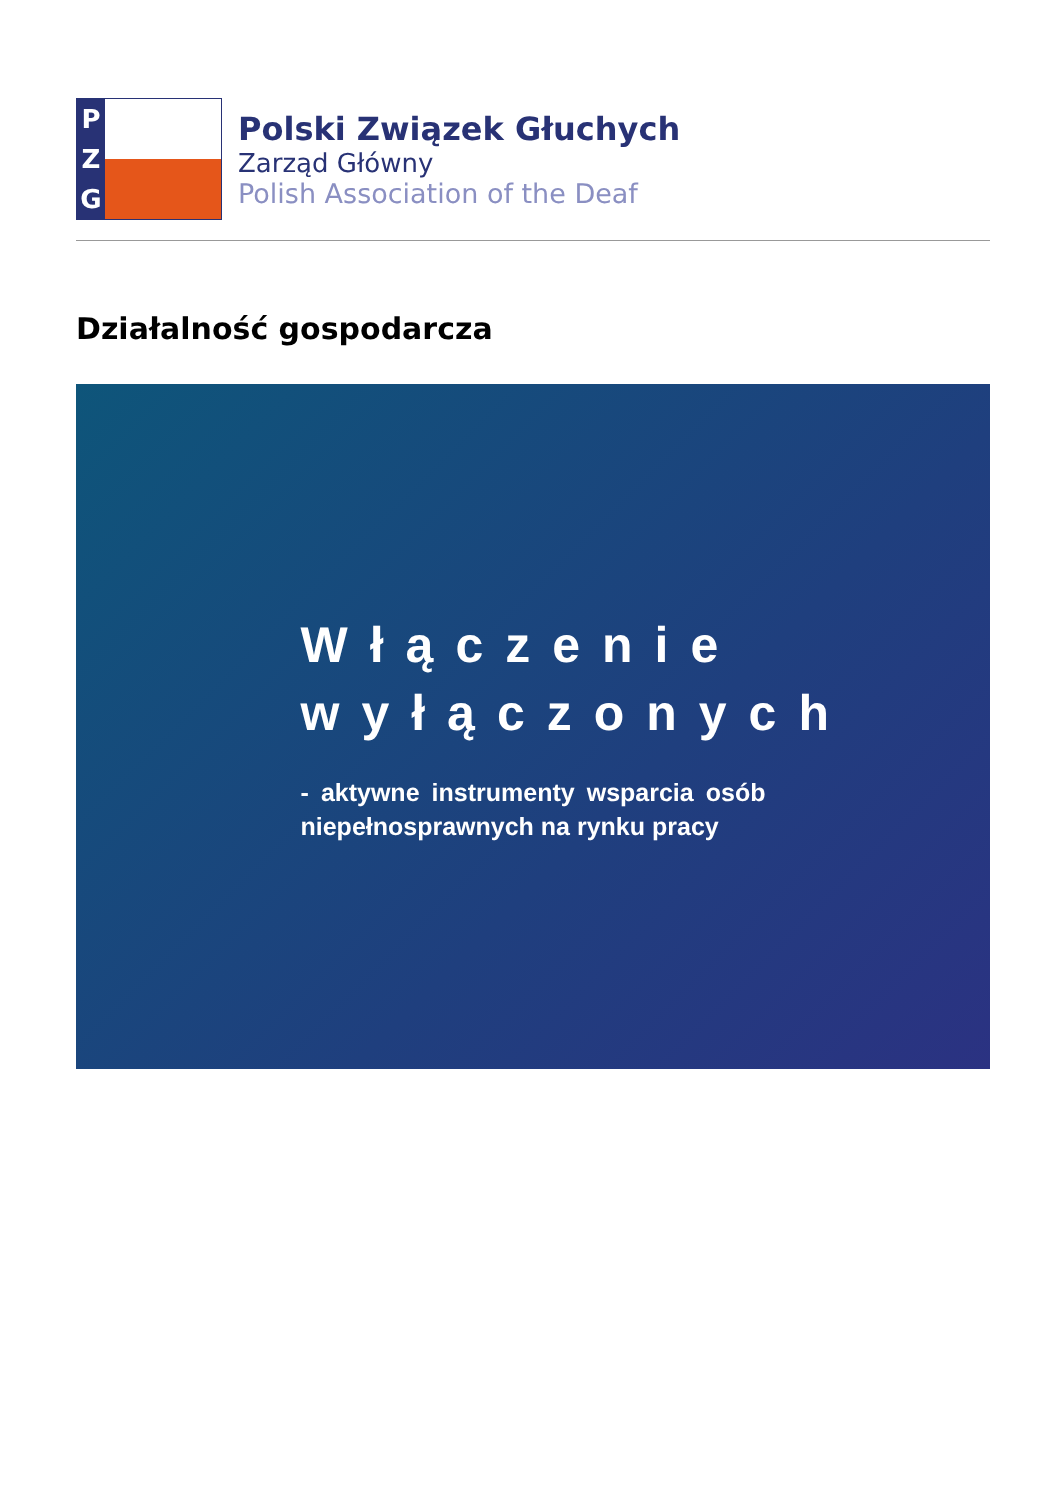P
Z
G
Polski Związek Głuchych
Zarząd Główny
Polish Association of the Deaf
Działalność gospodarcza
Włączenie wyłączonych
- aktywne instrumenty wsparcia osób niepełnosprawnych na rynku pracy